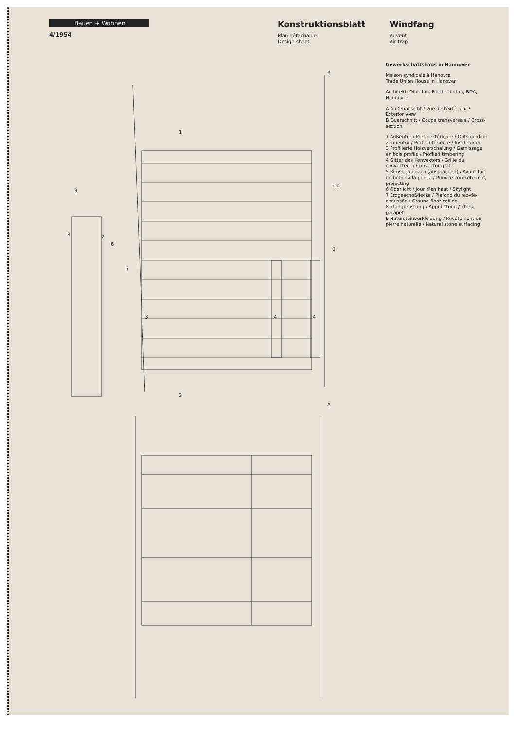Bauen + Wohnen
4/1954
Konstruktionsblatt
Plan détachable
Design sheet
Windfang
Auvent
Air trap
3
A
B
1m
0
1
2
4
4
5
6
7
8
9
Gewerkschaftshaus in Hannover
Maison syndicale à Hanovre
Trade Union House in Hanover
Architekt: Dipl.-Ing. Friedr. Lindau, BDA, Hannover
A Außenansicht / Vue de l'extérieur / Exterior view
B Querschnitt / Coupe transversale / Cross-section
1 Außentür / Porte extérieure / Outside door
2 Innentür / Porte intérieure / Inside door
3 Profilierte Holzverschalung / Garnissage en bois profilé / Profiled timbering
4 Gitter des Konvektors / Grille du convecteur / Convector grate
5 Bimsbetondach (auskragend) / Avant-toit en béton à la ponce / Pumice concrete roof, projecting
6 Oberlicht / Jour d'en haut / Skylight
7 Erdgeschoßdecke / Plafond du rez-de-chaussée / Ground-floor ceiling
8 Ytongbrüstung / Appui Ytong / Ytong parapet
9 Natursteinverkleidung / Revêtement en pierre naturelle / Natural stone surfacing